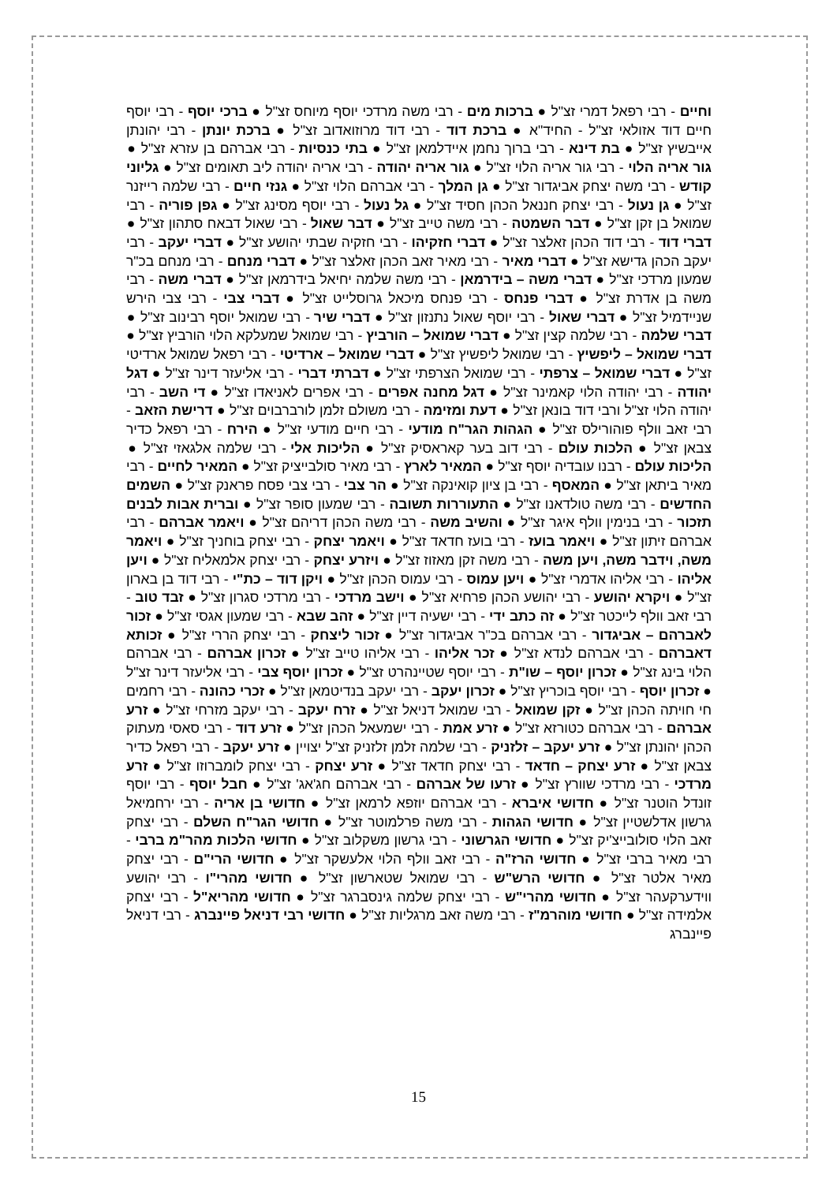וחיים - רבי רפאל דמרי זצ"ל ● ברכות מים - רבי משה מרדכי יוסף מיוחס זצ"ל ● ברכי יוסף - רבי יוסף חיים דוד אזולאי זצ"ל - החיד"א ● ברכת דוד - רבי דוד מרוזואדוב זצ"ל ● ברכת יונתן - רבי יהונתן אייבשיץ זצ"ל ● בת דינא - רבי ברוך נחמן איידלמאן זצ"ל ● בתי כנסיות - רבי אברהם בן עזרא זצ"ל ● גור אריה הלוי - רבי גור אריה הלוי זצ"ל ● גור אריה יהודה - רבי אריה יהודה ליב תאומים זצ"ל ● גליוני קודש - רבי משה יצחק אביגדור זצ"ל ● גן המלך - רבי אברהם הלוי זצ"ל ● גנזי חיים - רבי שלמה רייזנר זצ"ל ● גן נעול - רבי יצחק חננאל הכהן חסיד זצ"ל ● גל נעול - רבי יוסף מסינג זצ"ל ● גפן פוריה - רבי שמואל בן זקן זצ"ל ● דבר השמטה - רבי משה טייב זצ"ל ● דבר שאול - רבי שאול דבאח סתהון זצ"ל ● דברי דוד - רבי דוד הכהן זאלצר זצ"ל ● דברי חזקיהו - רבי חזקיה שבתי יהושע זצ"ל ● דברי יעקב - רבי יעקב הכהן גדישא זצ"ל ● דברי מאיר - רבי מאיר זאב הכהן זאלצר זצ"ל ● דברי מנחם - רבי מנחם בכ"ר שמעון מרדכי זצ"ל ● דברי משה – בידרמאן - רבי משה שלמה יחיאל בידרמאן זצ"ל ● דברי משה - רבי משה בן אדרת זצ"ל ● דברי פנחס - רבי פנחס מיכאל גרוסלייט זצ"ל ● דברי צבי - רבי צבי הירש שניידמיל זצ"ל ● דברי שאול - רבי יוסף שאול נתנזון זצ"ל ● דברי שיר - רבי שמואל יוסף רבינוב זצ"ל ● דברי שלמה - רבי שלמה קצין זצ"ל ● דברי שמואל – הורביץ - רבי שמואל שמעלקא הלוי הורביץ זצ"ל ● דברי שמואל – ליפשיץ - רבי שמואל ליפשיץ זצ"ל ● דברי שמואל – ארדיטי - רבי רפאל שמואל ארדיטי זצ"ל ● דברי שמואל – צרפתי - רבי שמואל הצרפתי זצ"ל ● דברתי דברי - רבי אליעזר דינר זצ"ל ● דגל יהודה - רבי יהודה הלוי קאמינר זצ"ל ● דגל מחנה אפרים - רבי אפרים לאניאדו זצ"ל ● די השב - רבי יהודה הלוי זצ"ל ורבי דוד בונאן זצ"ל ● דעת ומזימה - רבי משולם זלמן לורברבוים זצ"ל ● דרישת הזאב - רבי זאב וולף פוהורילס זצ"ל ● הגהות הגר"ח מודעי - רבי חיים מודעי זצ"ל ● הירח - רבי רפאל כדיר צבאן זצ"ל ● הלכות עולם - רבי דוב בער קאראסיק זצ"ל ● הליכות אלי - רבי שלמה אלגאזי זצ"ל ● הליכות עולם - רבנו עובדיה יוסף זצ"ל ● המאיר לארץ - רבי מאיר סולבייציק זצ"ל ● המאיר לחיים - רבי מאיר ביתאן זצ"ל ● המאסף - רבי בן ציון קואינקה זצ"ל ● הר צבי - רבי צבי פסח פראנק זצ"ל ● השמים החדשים - רבי משה טולדאנו זצ"ל ● התעוררות תשובה - רבי שמעון סופר זצ"ל ● וברית אבות לבנים תזכור - רבי בנימין וולף איגר זצ"ל ● והשיב משה - רבי משה הכהן דריהם זצ"ל ● ויאמר אברהם - רבי אברהם זיתון זצ"ל ● ויאמר בועז - רבי בועז חדאד זצ"ל ● ויאמר יצחק - רבי יצחק בוחניך זצ"ל ● ויאמר משה, וידבר משה, ויען משה - רבי משה זקן מאזוז זצ"ל ● ויזרע יצחק - רבי יצחק אלמאליח זצ"ל ● ויען אליהו - רבי אליהו אדמרי זצ"ל ● ויען עמוס - רבי עמוס הכהן זצ"ל ● ויקן דוד – כת"י - רבי דוד בן בארון זצ"ל ● ויקרא יהושע - רבי יהושע הכהן פרחיא זצ"ל ● וישב מרדכי - רבי מרדכי סגרון זצ"ל ● זבד טוב - רבי זאב וולף לייכטר זצ"ל ● זה כתב ידי - רבי ישעיה דיין זצ"ל ● זהב שבא - רבי שמעון אגסי זצ"ל ● זכור לאברהם – אביגדור - רבי אברהם בכ"ר אביגדור זצ"ל ● זכור ליצחק - רבי יצחק הררי זצ"ל ● זכותא דאברהם - רבי אברהם לנדא זצ"ל ● זכר אליהו - רבי אליהו טייב זצ"ל ● זכרון אברהם - רבי אברהם הלוי בינג זצ"ל ● זכרון יוסף – שו"ת - רבי יוסף שטיינהרט זצ"ל ● זכרון יוסף צבי - רבי אליעזר דינר זצ"ל ● זכרון יוסף - רבי יוסף בוכריץ זצ"ל ● זכרון יעקב - רבי יעקב בנדיטמאן זצ"ל ● זכרי כהונה - רבי רחמים חי חויתה הכהן זצ"ל ● זקן שמואל - רבי שמואל דניאל זצ"ל ● זרח יעקב - רבי יעקב מזרחי זצ"ל ● זרע אברהם - רבי אברהם כטורזא זצ"ל ● זרע אמת - רבי ישמעאל הכהן זצ"ל ● זרע דוד - רבי סאסי מעתוק הכהן יהונתן זצ"ל ● זרע יעקב – זלזניק - רבי שלמה זלמן זלזניק זצ"ל יצויין ● זרע יעקב - רבי רפאל כדיר צבאן זצ"ל ● זרע יצחק – חדאד - רבי יצחק חדאד זצ"ל ● זרע יצחק - רבי יצחק לומברוזו זצ"ל ● זרע מרדכי - רבי מרדכי שוורץ זצ"ל ● זרעו של אברהם - רבי אברהם חג'אג' זצ"ל ● חבל יוסף - רבי יוסף זונדל הוטנר זצ"ל ● חדושי איברא - רבי אברהם יוזפא לרמאן זצ"ל ● חדושי בן אריה - רבי ירחמיאל גרשון אדלשטיין זצ"ל ● חדושי הגהות - רבי משה פרלמוטר זצ"ל ● חדושי הגר"ח השלם - רבי יצחק זאב הלוי סולובייצ'יק זצ"ל ● חדושי הגרשוני - רבי גרשון משקלוב זצ"ל ● חדושי הלכות מהר"מ ברבי - רבי מאיר ברבי זצ"ל ● חדושי הרז"ה - רבי זאב וולף הלוי אלעשקר זצ"ל ● חדושי הרי"ם - רבי יצחק מאיר אלטר זצ"ל ● חדושי הרש"ש - רבי שמואל שטארשון זצ"ל ● חדושי מהרי"ו - רבי יהושע ווידערקעהר זצ"ל ● חדושי מהרי"ש - רבי יצחק שלמה גינסברגר זצ"ל ● חדושי מהריא"ל - רבי יצחק אלמידה זצ"ל ● חדושי מוהרמ"ז - רבי משה זאב מרגליות זצ"ל ● חדושי רבי דניאל פיינברג - רבי דניאל פיינברג
15